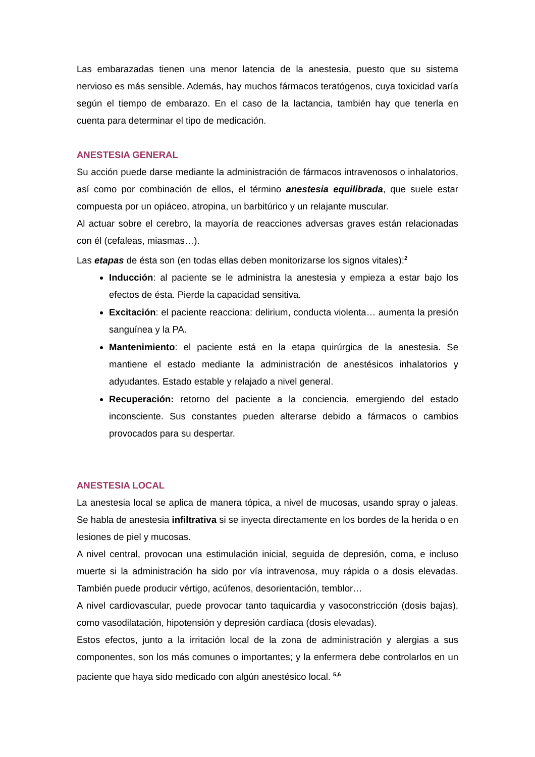Las embarazadas tienen una menor latencia de la anestesia, puesto que su sistema nervioso es más sensible. Además, hay muchos fármacos teratógenos, cuya toxicidad varía según el tiempo de embarazo. En el caso de la lactancia, también hay que tenerla en cuenta para determinar el tipo de medicación.
ANESTESIA GENERAL
Su acción puede darse mediante la administración de fármacos intravenosos o inhalatorios, así como por combinación de ellos, el término anestesia equilibrada, que suele estar compuesta por un opiáceo, atropina, un barbitúrico y un relajante muscular.
Al actuar sobre el cerebro, la mayoría de reacciones adversas graves están relacionadas con él (cefaleas, miasmas…).
Las etapas de ésta son (en todas ellas deben monitorizarse los signos vitales):<sup>2</sup>
Inducción: al paciente se le administra la anestesia y empieza a estar bajo los efectos de ésta. Pierde la capacidad sensitiva.
Excitación: el paciente reacciona: delirium, conducta violenta… aumenta la presión sanguínea y la PA.
Mantenimiento: el paciente está en la etapa quirúrgica de la anestesia. Se mantiene el estado mediante la administración de anestésicos inhalatorios y adyudantes. Estado estable y relajado a nivel general.
Recuperación: retorno del paciente a la conciencia, emergiendo del estado inconsciente. Sus constantes pueden alterarse debido a fármacos o cambios provocados para su despertar.
ANESTESIA LOCAL
La anestesia local se aplica de manera tópica, a nivel de mucosas, usando spray o jaleas. Se habla de anestesia infiltrativa si se inyecta directamente en los bordes de la herida o en lesiones de piel y mucosas.
A nivel central, provocan una estimulación inicial, seguida de depresión, coma, e incluso muerte si la administración ha sido por vía intravenosa, muy rápida o a dosis elevadas. También puede producir vértigo, acúfenos, desorientación, temblor…
A nivel cardiovascular, puede provocar tanto taquicardia y vasoconstricción (dosis bajas), como vasodilatación, hipotensión y depresión cardíaca (dosis elevadas).
Estos efectos, junto a la irritación local de la zona de administración y alergias a sus componentes, son los más comunes o importantes; y la enfermera debe controlarlos en un paciente que haya sido medicado con algún anestésico local. <sup>5,6</sup>